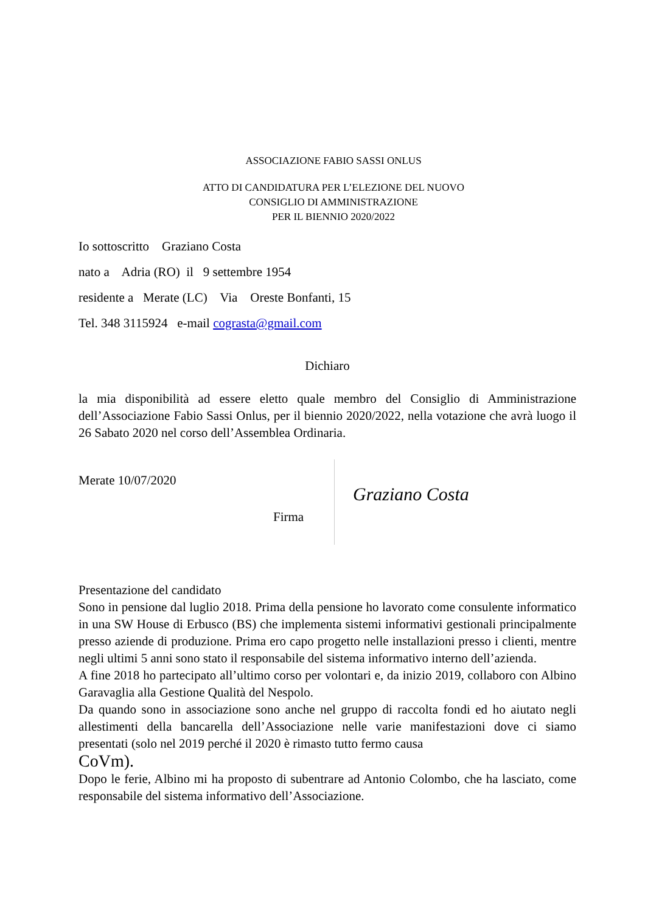ASSOCIAZIONE FABIO SASSI ONLUS
ATTO DI CANDIDATURA PER L’ELEZIONE DEL NUOVO
CONSIGLIO DI AMMINISTRAZIONE
PER IL BIENNIO 2020/2022
Io sottoscritto Graziano Costa
nato a Adria (RO) il 9 settembre 1954
residente a Merate (LC) Via Oreste Bonfanti, 15
Tel. 348 3115924 e-mail cograsta@gmail.com
Dichiaro
la mia disponibilità ad essere eletto quale membro del Consiglio di Amministrazione dell’Associazione Fabio Sassi Onlus, per il biennio 2020/2022, nella votazione che avrà luogo il 26 Sabato 2020 nel corso dell’Assemblea Ordinaria.
Merate 10/07/2020
Firma
Graziano Costa
Presentazione del candidato
Sono in pensione dal luglio 2018. Prima della pensione ho lavorato come consulente informatico in una SW House di Erbusco (BS) che implementa sistemi informativi gestionali principalmente presso aziende di produzione. Prima ero capo progetto nelle installazioni presso i clienti, mentre negli ultimi 5 anni sono stato il responsabile del sistema informativo interno dell’azienda.
A fine 2018 ho partecipato all’ultimo corso per volontari e, da inizio 2019, collaboro con Albino Garavaglia alla Gestione Qualità del Nespolo.
Da quando sono in associazione sono anche nel gruppo di raccolta fondi ed ho aiutato negli allestimenti della bancarella dell’Associazione nelle varie manifestazioni dove ci siamo presentati (solo nel 2019 perché il 2020 è rimasto tutto fermo causa
CoVm).
Dopo le ferie, Albino mi ha proposto di subentrare ad Antonio Colombo, che ha lasciato, come responsabile del sistema informativo dell’Associazione.